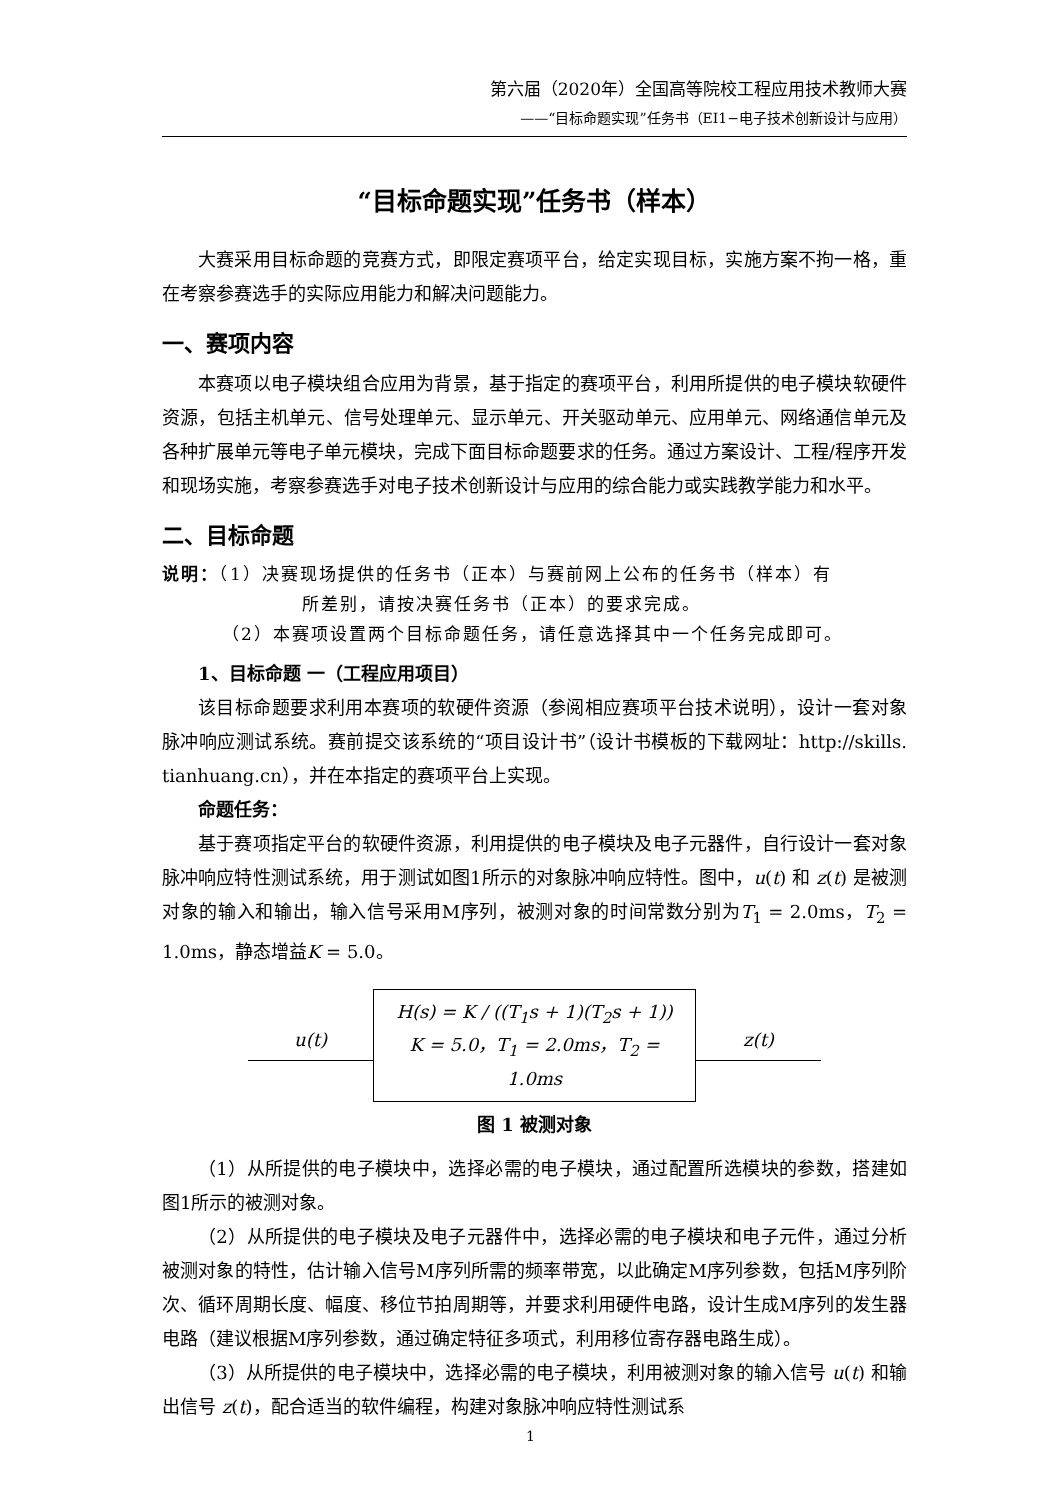第六届（2020年）全国高等院校工程应用技术教师大赛
——“目标命题实现”任务书（EI1−电子技术创新设计与应用）
“目标命题实现”任务书（样本）
大赛采用目标命题的竞赛方式，即限定赛项平台，给定实现目标，实施方案不拘一格，重在考察参赛选手的实际应用能力和解决问题能力。
一、赛项内容
本赛项以电子模块组合应用为背景，基于指定的赛项平台，利用所提供的电子模块软硬件资源，包括主机单元、信号处理单元、显示单元、开关驱动单元、应用单元、网络通信单元及各种扩展单元等电子单元模块，完成下面目标命题要求的任务。通过方案设计、工程/程序开发和现场实施，考察参赛选手对电子技术创新设计与应用的综合能力或实践教学能力和水平。
二、目标命题
说明：（1）决赛现场提供的任务书（正本）与赛前网上公布的任务书（样本）有
所差别，请按决赛任务书（正本）的要求完成。
（2）本赛项设置两个目标命题任务，请任意选择其中一个任务完成即可。
1、目标命题 一（工程应用项目）
该目标命题要求利用本赛项的软硬件资源（参阅相应赛项平台技术说明），设计一套对象脉冲响应测试系统。赛前提交该系统的“项目设计书”（设计书模板的下载网址：http://skills. tianhuang.cn），并在本指定的赛项平台上实现。
命题任务：
基于赛项指定平台的软硬件资源，利用提供的电子模块及电子元器件，自行设计一套对象脉冲响应特性测试系统，用于测试如图1所示的对象脉冲响应特性。图中，u(t) 和 z(t) 是被测对象的输入和输出，输入信号采用M序列，被测对象的时间常数分别为T<sub>1</sub> = 2.0ms，T<sub>2</sub> = 1.0ms，静态增益K = 5.0。
u(t)
H(s) = K / ((T<sub>1</sub>s + 1)(T<sub>2</sub>s + 1))
K = 5.0，T<sub>1</sub> = 2.0ms，T<sub>2</sub> = 1.0ms
z(t)
图 1 被测对象
（1）从所提供的电子模块中，选择必需的电子模块，通过配置所选模块的参数，搭建如图1所示的被测对象。
（2）从所提供的电子模块及电子元器件中，选择必需的电子模块和电子元件，通过分析被测对象的特性，估计输入信号M序列所需的频率带宽，以此确定M序列参数，包括M序列阶次、循环周期长度、幅度、移位节拍周期等，并要求利用硬件电路，设计生成M序列的发生器电路（建议根据M序列参数，通过确定特征多项式，利用移位寄存器电路生成）。
（3）从所提供的电子模块中，选择必需的电子模块，利用被测对象的输入信号 u(t) 和输出信号 z(t)，配合适当的软件编程，构建对象脉冲响应特性测试系
1